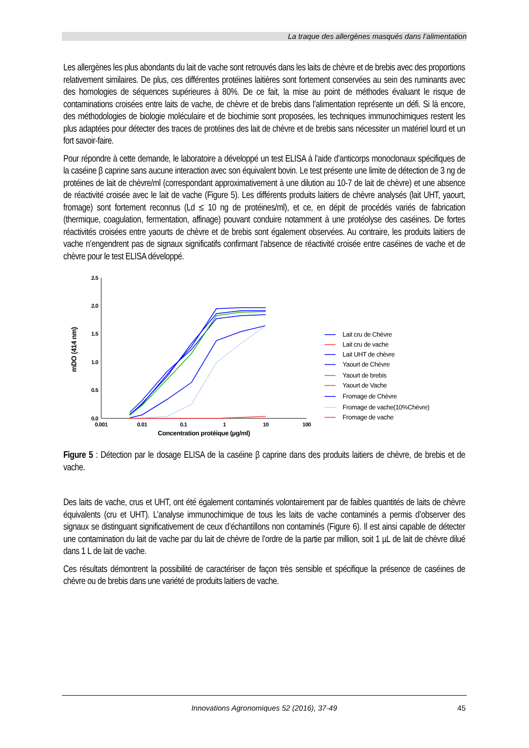La traque des allergènes masqués dans l’alimentation
Les allergènes les plus abondants du lait de vache sont retrouvés dans les laits de chèvre et de brebis avec des proportions relativement similaires. De plus, ces différentes protéines laitières sont fortement conservées au sein des ruminants avec des homologies de séquences supérieures à 80%. De ce fait, la mise au point de méthodes évaluant le risque de contaminations croisées entre laits de vache, de chèvre et de brebis dans l’alimentation représente un défi. Si là encore, des méthodologies de biologie moléculaire et de biochimie sont proposées, les techniques immunochimiques restent les plus adaptées pour détecter des traces de protéines des lait de chèvre et de brebis sans nécessiter un matériel lourd et un fort savoir-faire.
Pour répondre à cette demande, le laboratoire a développé un test ELISA à l’aide d’anticorps monoclonaux spécifiques de la caséine β caprine sans aucune interaction avec son équivalent bovin. Le test présente une limite de détection de 3 ng de protéines de lait de chèvre/ml (correspondant approximativement à une dilution au 10-7 de lait de chèvre) et une absence de réactivité croisée avec le lait de vache (Figure 5). Les différents produits laitiers de chèvre analysés (lait UHT, yaourt, fromage) sont fortement reconnus (Ld ≤ 10 ng de protéines/ml), et ce, en dépit de procédés variés de fabrication (thermique, coagulation, fermentation, affinage) pouvant conduire notamment à une protéolyse des caséines. De fortes réactivités croisées entre yaourts de chèvre et de brebis sont également observées. Au contraire, les produits laitiers de vache n’engendrent pas de signaux significatifs confirmant l’absence de réactivité croisée entre caséines de vache et de chèvre pour le test ELISA développé.
2.5
2.0
1.5
1.0
0.5
0.0
0.001
0.01
0.1
1
10
100
Concentration protéique (µg/ml)
mDO (414 nm)
Lait cru de Chèvre
Lait cru de vache
Lait UHT de chèvre
Yaourt de Chèvre
Yaourt de brebis
Yaourt de Vache
Fromage de Chèvre
Fromage de vache(10%Chèvre)
Fromage de vache
Figure 5 : Détection par le dosage ELISA de la caséine β caprine dans des produits laitiers de chèvre, de brebis et de vache.
Des laits de vache, crus et UHT, ont été également contaminés volontairement par de faibles quantités de laits de chèvre équivalents (cru et UHT). L’analyse immunochimique de tous les laits de vache contaminés a permis d’observer des signaux se distinguant significativement de ceux d’échantillons non contaminés (Figure 6). Il est ainsi capable de détecter une contamination du lait de vache par du lait de chèvre de l’ordre de la partie par million, soit 1 µL de lait de chèvre dilué dans 1 L de lait de vache.
Ces résultats démontrent la possibilité de caractériser de façon très sensible et spécifique la présence de caséines de chèvre ou de brebis dans une variété de produits laitiers de vache.
Innovations Agronomiques 52 (2016), 37-49 45